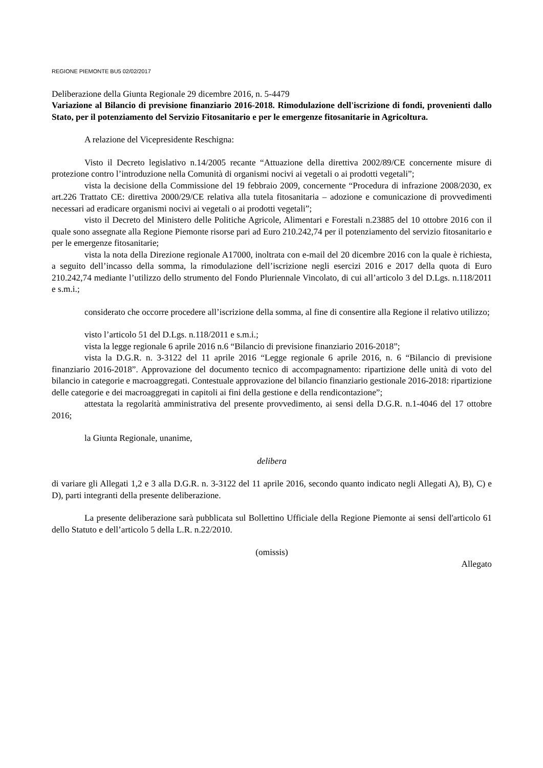REGIONE PIEMONTE BU5 02/02/2017
Deliberazione della Giunta Regionale 29 dicembre 2016, n. 5-4479
Variazione al Bilancio di previsione finanziario 2016-2018. Rimodulazione dell'iscrizione di fondi, provenienti dallo Stato, per il potenziamento del Servizio Fitosanitario e per le emergenze fitosanitarie in Agricoltura.
A relazione del Vicepresidente Reschigna:
Visto il Decreto legislativo n.14/2005 recante “Attuazione della direttiva 2002/89/CE concernente misure di protezione contro l’introduzione nella Comunità di organismi nocivi ai vegetali o ai prodotti vegetali”;
vista la decisione della Commissione del 19 febbraio 2009, concernente “Procedura di infrazione 2008/2030, ex art.226 Trattato CE: direttiva 2000/29/CE relativa alla tutela fitosanitaria – adozione e comunicazione di provvedimenti necessari ad eradicare organismi nocivi ai vegetali o ai prodotti vegetali”;
visto il Decreto del Ministero delle Politiche Agricole, Alimentari e Forestali n.23885 del 10 ottobre 2016 con il quale sono assegnate alla Regione Piemonte risorse pari ad Euro 210.242,74 per il potenziamento del servizio fitosanitario e per le emergenze fitosanitarie;
vista la nota della Direzione regionale A17000, inoltrata con e-mail del 20 dicembre 2016 con la quale è richiesta, a seguito dell’incasso della somma, la rimodulazione dell’iscrizione negli esercizi 2016 e 2017 della quota di Euro 210.242,74 mediante l’utilizzo dello strumento del Fondo Pluriennale Vincolato, di cui all’articolo 3 del D.Lgs. n.118/2011 e s.m.i.;
considerato che occorre procedere all’iscrizione della somma, al fine di consentire alla Regione il relativo utilizzo;
visto l’articolo 51 del D.Lgs. n.118/2011 e s.m.i.;
vista la legge regionale 6 aprile 2016 n.6 “Bilancio di previsione finanziario 2016-2018”;
vista la D.G.R. n. 3-3122 del 11 aprile 2016 “Legge regionale 6 aprile 2016, n. 6 “Bilancio di previsione finanziario 2016-2018”. Approvazione del documento tecnico di accompagnamento: ripartizione delle unità di voto del bilancio in categorie e macroaggregati. Contestuale approvazione del bilancio finanziario gestionale 2016-2018: ripartizione delle categorie e dei macroaggregati in capitoli ai fini della gestione e della rendicontazione”;
attestata la regolarità amministrativa del presente provvedimento, ai sensi della D.G.R. n.1-4046 del 17 ottobre 2016;
la Giunta Regionale, unanime,
delibera
di variare gli Allegati 1,2 e 3 alla D.G.R. n. 3-3122 del 11 aprile 2016, secondo quanto indicato negli Allegati A), B), C) e D), parti integranti della presente deliberazione.
La presente deliberazione sarà pubblicata sul Bollettino Ufficiale della Regione Piemonte ai sensi dell'articolo 61 dello Statuto e dell’articolo 5 della L.R. n.22/2010.
(omissis)
Allegato